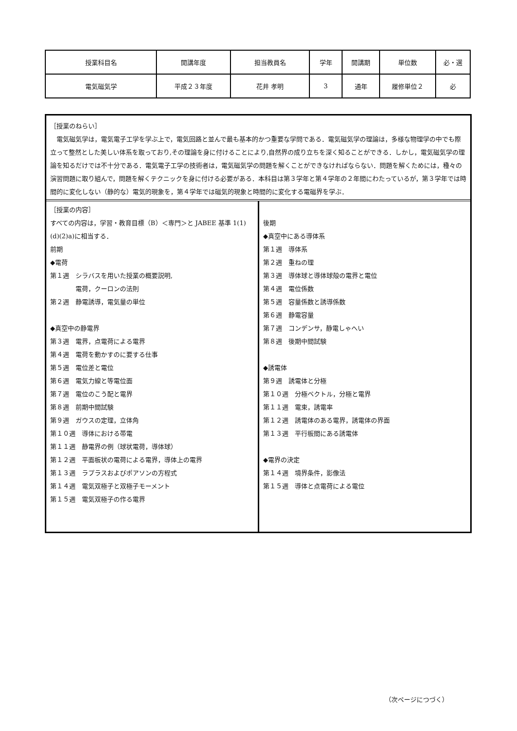| 授業科目名 | 開講年度 | 担当教員名 | 学年 | 開講期 | 単位数 | 必・選 |
| 電気磁気学 | 平成２３年度 | 花井 孝明 | 3 | 通年 | 履修単位２ | 必 |
［授業のねらい］
　電気磁気学は，電気電子工学を学ぶ上で，電気回路と並んで最も基本的かつ重要な学問である．電気磁気学の理論は，多様な物理学の中でも際立って整然とした美しい体系を取っており,その理論を身に付けることにより,自然界の成り立ちを深く知ることができる．しかし，電気磁気学の理論を知るだけでは不十分である．電気電子工学の技術者は，電気磁気学の問題を解くことができなければならない．問題を解くためには，種々の演習問題に取り組んで，問題を解くテクニックを身に付ける必要がある．本科目は第３学年と第４学年の２年間にわたっているが，第３学年では時間的に変化しない（静的な）電気的現象を，第４学年では磁気的現象と時間的に変化する電磁界を学ぶ．
［授業の内容］
すべての内容は，学習・教育目標（B）＜専門＞と JABEE 基準 1(1)(d)(2)a)に相当する．
前期
◆電荷
第１週　シラバスを用いた授業の概要説明,
　　　　電荷，クーロンの法則
第２週　静電誘導，電気量の単位
◆真空中の静電界
第３週　電界，点電荷による電界
第４週　電荷を動かすのに要する仕事
第５週　電位差と電位
第６週　電気力線と等電位面
第７週　電位のこう配と電界
第８週　前期中間試験
第９週　ガウスの定理，立体角
第１０週　導体における帯電
第１１週　静電界の例（球状電荷，導体球）
第１２週　平面板状の電荷による電界，導体上の電界
第１３週　ラプラスおよびポアソンの方程式
第１４週　電気双極子と双極子モーメント
第１５週　電気双極子の作る電界
後期
◆真空中にある導体系
第１週　導体系
第２週　重ねの理
第３週　導体球と導体球殻の電界と電位
第４週　電位係数
第５週　容量係数と誘導係数
第６週　静電容量
第７週　コンデンサ，静電しゃへい
第８週　後期中間試験
◆誘電体
第９週　誘電体と分極
第１０週　分極ベクトル，分極と電界
第１１週　電束，誘電率
第１２週　誘電体のある電界，誘電体の界面
第１３週　平行板間にある誘電体
◆電界の決定
第１４週　境界条件，影像法
第１５週　導体と点電荷による電位
（次ページにつづく）